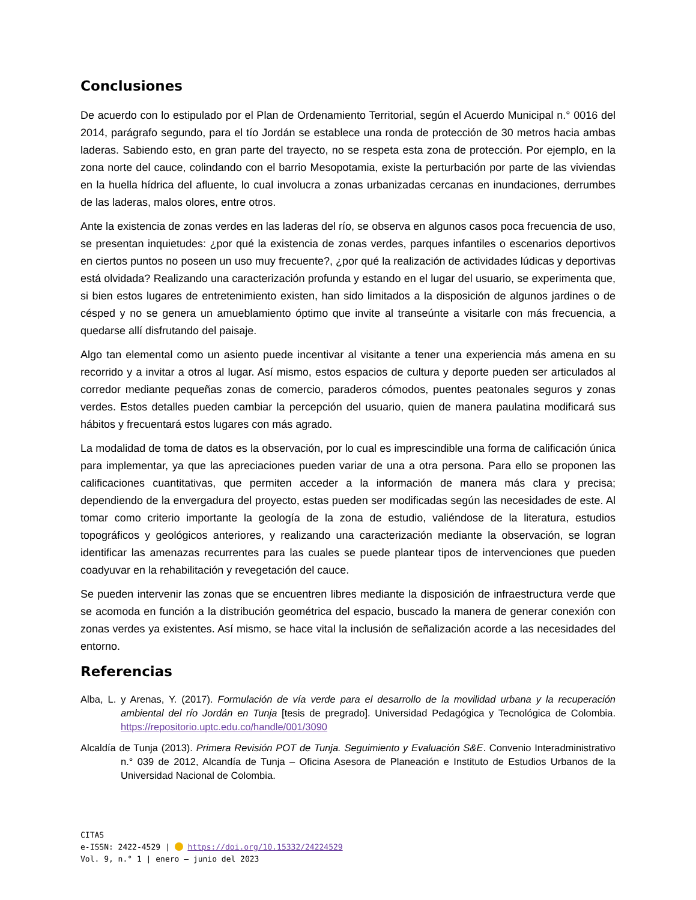Conclusiones
De acuerdo con lo estipulado por el Plan de Ordenamiento Territorial, según el Acuerdo Municipal n.° 0016 del 2014, parágrafo segundo, para el tío Jordán se establece una ronda de protección de 30 metros hacia ambas laderas. Sabiendo esto, en gran parte del trayecto, no se respeta esta zona de protección. Por ejemplo, en la zona norte del cauce, colindando con el barrio Mesopotamia, existe la perturbación por parte de las viviendas en la huella hídrica del afluente, lo cual involucra a zonas urbanizadas cercanas en inundaciones, derrumbes de las laderas, malos olores, entre otros.
Ante la existencia de zonas verdes en las laderas del río, se observa en algunos casos poca frecuencia de uso, se presentan inquietudes: ¿por qué la existencia de zonas verdes, parques infantiles o escenarios deportivos en ciertos puntos no poseen un uso muy frecuente?, ¿por qué la realización de actividades lúdicas y deportivas está olvidada? Realizando una caracterización profunda y estando en el lugar del usuario, se experimenta que, si bien estos lugares de entretenimiento existen, han sido limitados a la disposición de algunos jardines o de césped y no se genera un amueblamiento óptimo que invite al transeúnte a visitarle con más frecuencia, a quedarse allí disfrutando del paisaje.
Algo tan elemental como un asiento puede incentivar al visitante a tener una experiencia más amena en su recorrido y a invitar a otros al lugar. Así mismo, estos espacios de cultura y deporte pueden ser articulados al corredor mediante pequeñas zonas de comercio, paraderos cómodos, puentes peatonales seguros y zonas verdes. Estos detalles pueden cambiar la percepción del usuario, quien de manera paulatina modificará sus hábitos y frecuentará estos lugares con más agrado.
La modalidad de toma de datos es la observación, por lo cual es imprescindible una forma de calificación única para implementar, ya que las apreciaciones pueden variar de una a otra persona. Para ello se proponen las calificaciones cuantitativas, que permiten acceder a la información de manera más clara y precisa; dependiendo de la envergadura del proyecto, estas pueden ser modificadas según las necesidades de este. Al tomar como criterio importante la geología de la zona de estudio, valiéndose de la literatura, estudios topográficos y geológicos anteriores, y realizando una caracterización mediante la observación, se logran identificar las amenazas recurrentes para las cuales se puede plantear tipos de intervenciones que pueden coadyuvar en la rehabilitación y revegetación del cauce.
Se pueden intervenir las zonas que se encuentren libres mediante la disposición de infraestructura verde que se acomoda en función a la distribución geométrica del espacio, buscado la manera de generar conexión con zonas verdes ya existentes. Así mismo, se hace vital la inclusión de señalización acorde a las necesidades del entorno.
Referencias
Alba, L. y Arenas, Y. (2017). Formulación de vía verde para el desarrollo de la movilidad urbana y la recuperación ambiental del río Jordán en Tunja [tesis de pregrado]. Universidad Pedagógica y Tecnológica de Colombia. https://repositorio.uptc.edu.co/handle/001/3090
Alcaldía de Tunja (2013). Primera Revisión POT de Tunja. Seguimiento y Evaluación S&E. Convenio Interadministrativo n.° 039 de 2012, Alcandía de Tunja – Oficina Asesora de Planeación e Instituto de Estudios Urbanos de la Universidad Nacional de Colombia.
CITAS
e-ISSN: 2422-4529 | https://doi.org/10.15332/24224529
Vol. 9, n.° 1 | enero – junio del 2023